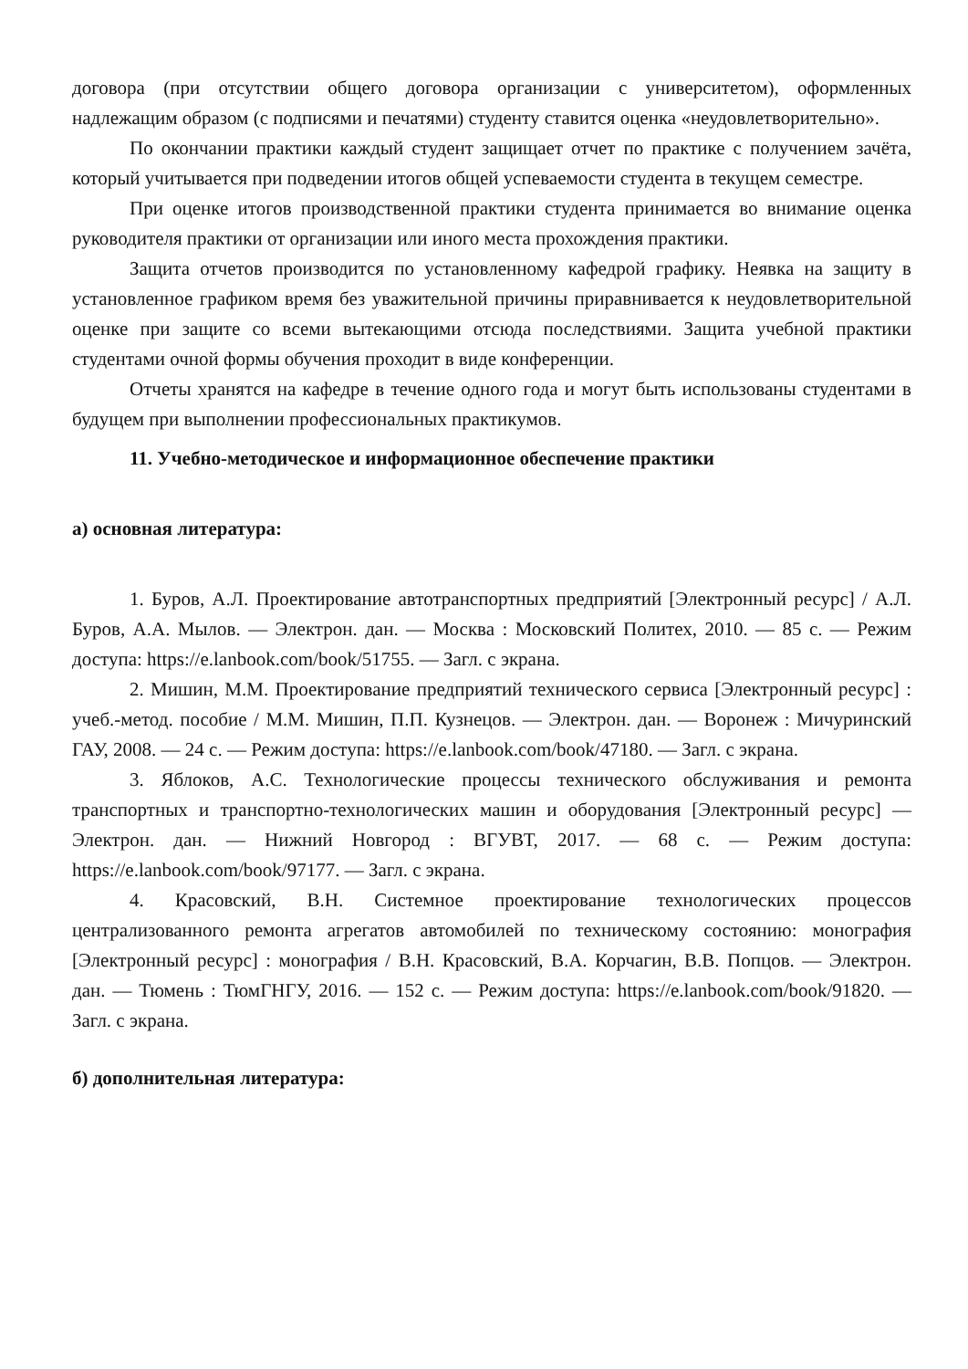договора (при отсутствии общего договора организации с университетом), оформленных надлежащим образом (с подписями и печатями) студенту ставится оценка «неудовлетворительно».
По окончании практики каждый студент защищает отчет по практике с получением зачёта, который учитывается при подведении итогов общей успеваемости студента в текущем семестре.
При оценке итогов производственной практики студента принимается во внимание оценка руководителя практики от организации или иного места прохождения практики.
Защита отчетов производится по установленному кафедрой графику. Неявка на защиту в установленное графиком время без уважительной причины приравнивается к неудовлетворительной оценке при защите со всеми вытекающими отсюда последствиями. Защита учебной практики студентами очной формы обучения проходит в виде конференции.
Отчеты хранятся на кафедре в течение одного года и могут быть использованы студентами в будущем при выполнении профессиональных практикумов.
11. Учебно-методическое и информационное обеспечение практики
а) основная литература:
1. Буров, А.Л. Проектирование автотранспортных предприятий [Электронный ресурс] / А.Л. Буров, А.А. Мылов. — Электрон. дан. — Москва : Московский Политех, 2010. — 85 с. — Режим доступа: https://e.lanbook.com/book/51755. — Загл. с экрана.
2. Мишин, М.М. Проектирование предприятий технического сервиса [Электронный ресурс] : учеб.-метод. пособие / М.М. Мишин, П.П. Кузнецов. — Электрон. дан. — Воронеж : Мичуринский ГАУ, 2008. — 24 с. — Режим доступа: https://e.lanbook.com/book/47180. — Загл. с экрана.
3. Яблоков, А.С. Технологические процессы технического обслуживания и ремонта транспортных и транспортно-технологических машин и оборудования [Электронный ресурс] — Электрон. дан. — Нижний Новгород : ВГУВТ, 2017. — 68 с. — Режим доступа: https://e.lanbook.com/book/97177. — Загл. с экрана.
4. Красовский, В.Н. Системное проектирование технологических процессов централизованного ремонта агрегатов автомобилей по техническому состоянию: монография [Электронный ресурс] : монография / В.Н. Красовский, В.А. Корчагин, В.В. Попцов. — Электрон. дан. — Тюмень : ТюмГНГУ, 2016. — 152 с. — Режим доступа: https://e.lanbook.com/book/91820. — Загл. с экрана.
б) дополнительная литература: